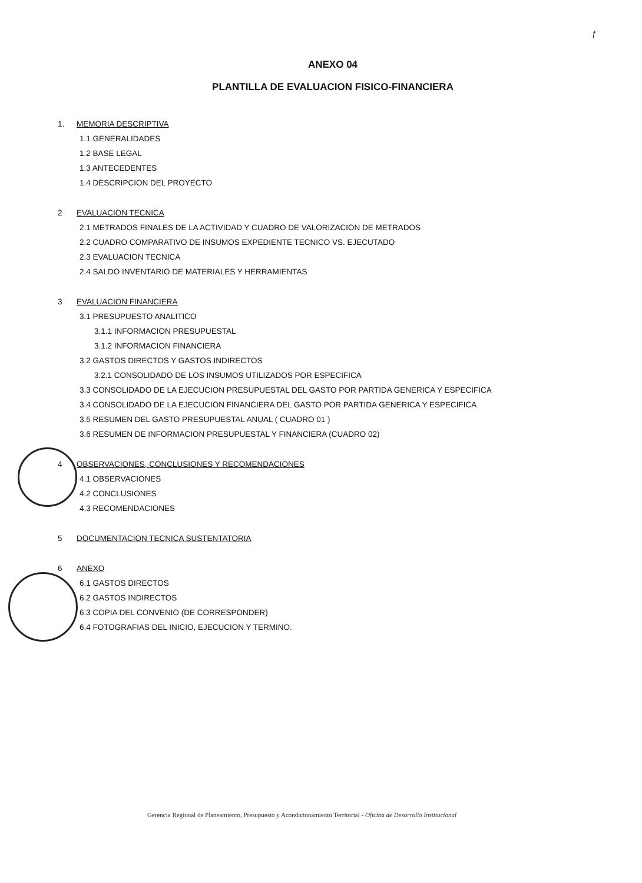ƒ
ANEXO 04
PLANTILLA DE EVALUACION FISICO-FINANCIERA
1. MEMORIA DESCRIPTIVA
1.1 GENERALIDADES
1.2 BASE LEGAL
1.3 ANTECEDENTES
1.4 DESCRIPCION DEL PROYECTO
2 EVALUACION TECNICA
2.1 METRADOS FINALES DE LA ACTIVIDAD Y CUADRO DE VALORIZACION DE METRADOS
2.2 CUADRO COMPARATIVO DE INSUMOS EXPEDIENTE TECNICO VS. EJECUTADO
2.3 EVALUACION TECNICA
2.4 SALDO INVENTARIO DE MATERIALES Y HERRAMIENTAS
3 EVALUACION FINANCIERA
3.1 PRESUPUESTO ANALITICO
3.1.1 INFORMACION PRESUPUESTAL
3.1.2 INFORMACION FINANCIERA
3.2 GASTOS DIRECTOS Y GASTOS INDIRECTOS
3.2.1 CONSOLIDADO DE LOS INSUMOS UTILIZADOS POR ESPECIFICA
3.3 CONSOLIDADO DE LA EJECUCION PRESUPUESTAL DEL GASTO POR PARTIDA GENERICA Y ESPECIFICA
3.4 CONSOLIDADO DE LA EJECUCION FINANCIERA DEL GASTO POR PARTIDA GENERICA Y ESPECIFICA
3.5 RESUMEN DEL GASTO PRESUPUESTAL ANUAL ( CUADRO 01 )
3.6 RESUMEN DE INFORMACION PRESUPUESTAL Y FINANCIERA (CUADRO 02)
4 OBSERVACIONES, CONCLUSIONES Y RECOMENDACIONES
4.1 OBSERVACIONES
4.2 CONCLUSIONES
4.3 RECOMENDACIONES
5 DOCUMENTACION TECNICA SUSTENTATORIA
6 ANEXO
6.1 GASTOS DIRECTOS
6.2 GASTOS INDIRECTOS
6.3 COPIA DEL CONVENIO (DE CORRESPONDER)
6.4 FOTOGRAFIAS DEL INICIO, EJECUCION Y TERMINO.
Gerencia Regional de Planeamiento, Presupuesto y Acondicionamiento Territorial - Oficina de Desarrollo Institucional